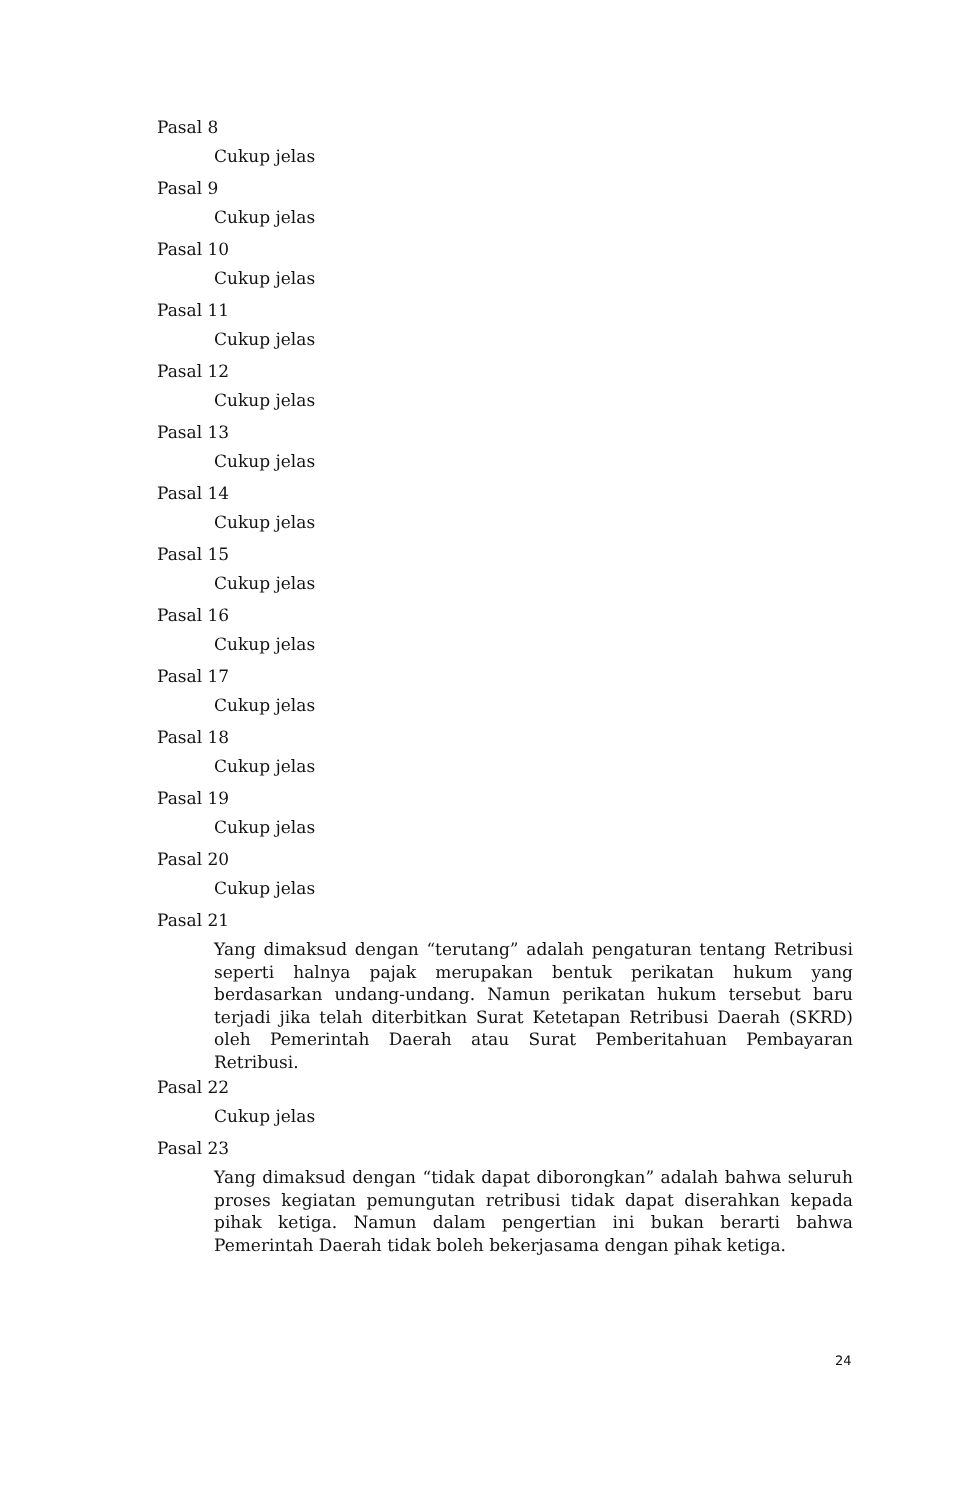Pasal 8
Cukup jelas
Pasal 9
Cukup jelas
Pasal 10
Cukup jelas
Pasal 11
Cukup jelas
Pasal 12
Cukup jelas
Pasal 13
Cukup jelas
Pasal 14
Cukup jelas
Pasal 15
Cukup jelas
Pasal 16
Cukup jelas
Pasal 17
Cukup jelas
Pasal 18
Cukup jelas
Pasal 19
Cukup jelas
Pasal 20
Cukup jelas
Pasal 21
Yang dimaksud dengan “terutang” adalah pengaturan tentang Retribusi seperti halnya pajak merupakan bentuk perikatan hukum yang berdasarkan undang-undang. Namun perikatan hukum tersebut baru terjadi jika telah diterbitkan Surat Ketetapan Retribusi Daerah (SKRD) oleh Pemerintah Daerah atau Surat Pemberitahuan Pembayaran Retribusi.
Pasal 22
Cukup jelas
Pasal 23
Yang dimaksud dengan “tidak dapat diborongkan” adalah bahwa seluruh proses kegiatan pemungutan retribusi tidak dapat diserahkan kepada pihak ketiga. Namun dalam pengertian ini bukan berarti bahwa Pemerintah Daerah tidak boleh bekerjasama dengan pihak ketiga.
24